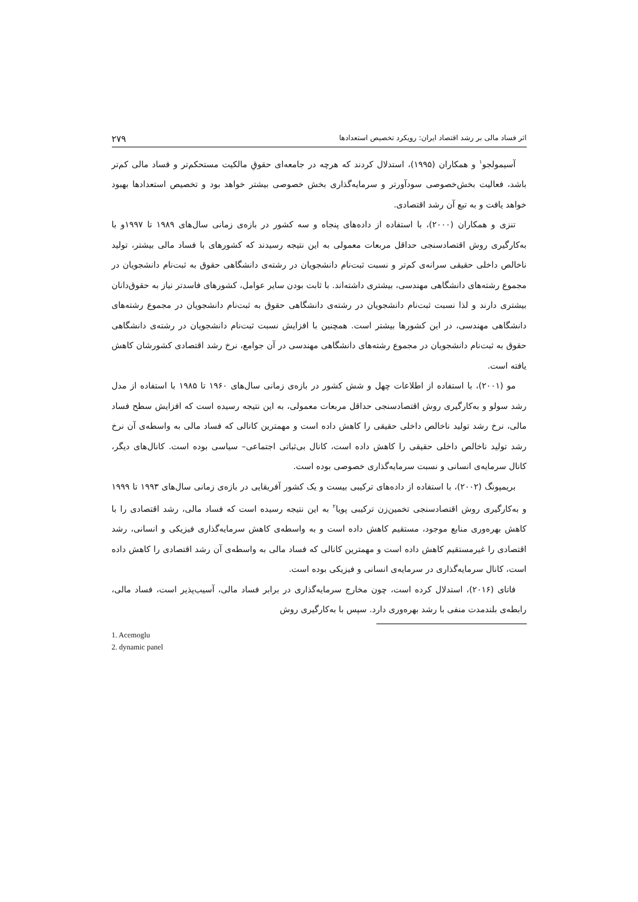اثر فساد مالی بر رشد اقتصاد ایران: رویکرد تخصیص استعدادها ۲۷۹
آسیمولجو<sup>۱</sup> و همکاران (۱۹۹۵)، استدلال کردند که هرچه در جامعه‌ای حقوقِ مالکیت مستحکم‌تر و فساد مالی کم‌تر باشد، فعالیت بخش‌خصوصی سودآورتر و سرمایه‌گذاری بخش خصوصی بیشتر خواهد بود و تخصیص استعدادها بهبود خواهد یافت و به تبع آن رشد اقتصادی.
تنزی و همکاران (۲۰۰۰)، با استفاده از داده‌های پنجاه و سه کشور در بازه‌ی زمانی سال‌های ۱۹۸۹ تا ۱۹۹۷و با به‌کارگیری روش اقتصادسنجی حداقل مربعات معمولی به این نتیجه رسیدند که کشورهای با فساد مالی بیشتر، تولید ناخالص داخلی حقیقی سرانه‌ی کم‌تر و نسبت ثبت‌نام دانشجویان در رشته‌ی دانشگاهی حقوق به ثبت‌نام دانشجویان در مجموع رشته‌های دانشگاهی مهندسی، بیشتری داشته‌اند. با ثابت بودن سایر عوامل، کشورهای فاسدتر نیاز به حقوق‌دانان بیشتری دارند و لذا نسبت ثبت‌نام دانشجویان در رشته‌ی دانشگاهی حقوق به ثبت‌نام دانشجویان در مجموع رشته‌های دانشگاهی مهندسی، در این کشورها بیشتر است. همچنین با افزایش نسبت ثبت‌نام دانشجویان در رشته‌ی دانشگاهی حقوق به ثبت‌نام دانشجویان در مجموع رشته‌های دانشگاهی مهندسی در آن جوامع، نرخ رشد اقتصادی کشورشان کاهش یافته است.
مو (۲۰۰۱)، با استفاده از اطلاعات چهل و شش کشور در بازه‌ی زمانی سال‌های ۱۹۶۰ تا ۱۹۸۵ با استفاده از مدل رشد سولو و به‌کارگیری روش اقتصادسنجی حداقل مربعات معمولی، به این نتیجه رسیده است که افزایش سطح فساد مالی، نرخ رشد تولید ناخالص داخلی حقیقی را کاهش داده است و مهمترین کانالی که فساد مالی به واسطه‌ی آن نرخ رشد تولید ناخالص داخلی حقیقی را کاهش داده است، کانال بی‌ثباتی اجتماعی– سیاسی بوده است. کانال‌های دیگر، کانال سرمایه‌ی انسانی و نسبت سرمایه‌گذاری خصوصی بوده است.
بریمپونگ (۲۰۰۲)، با استفاده از داده‌های ترکیبی بیست و یک کشور آفریقایی در بازه‌ی زمانی سال‌های ۱۹۹۳ تا ۱۹۹۹ و به‌کارگیری روش اقتصادسنجی تخمین‌زن ترکیبی پویا<sup>۲</sup> به این نتیجه رسیده است که فساد مالی، رشد اقتصادی را با کاهش بهره‌وری منابع موجود، مستقیم کاهش داده است و به واسطه‌ی کاهش سرمایه‌گذاری فیزیکی و انسانی، رشد اقتصادی را غیرمستقیم کاهش داده است و مهمترین کانالی که فساد مالی به واسطه‌ی آن رشد اقتصادی را کاهش داده است، کانال سرمایه‌گذاری در سرمایه‌ی انسانی و فیزیکی بوده است.
فاتای (۲۰۱۶)، استدلال کرده است، چون مخارج سرمایه‌گذاری در برابر فساد مالی، آسیب‌پذیر است، فساد مالی، رابطه‌ی بلندمدت منفی با رشد بهره‌وری دارد. سپس با به‌کارگیری روش
1. Acemoglu
2. dynamic panel